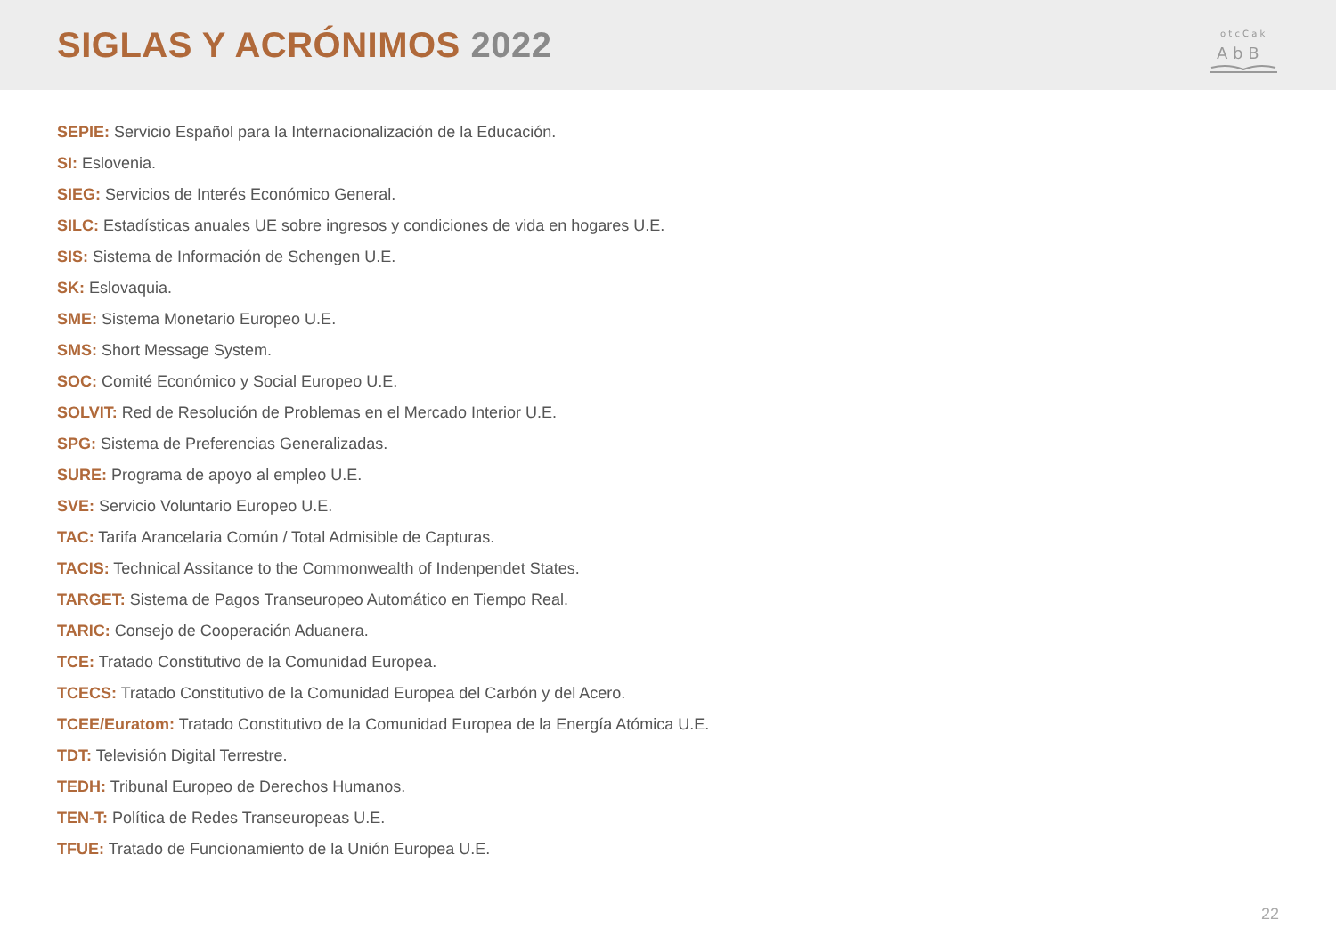SIGLAS Y ACRÓNIMOS 2022
A b B
o t c C a k
SEPIE: Servicio Español para la Internacionalización de la Educación.
SI: Eslovenia.
SIEG: Servicios de Interés Económico General.
SILC: Estadísticas anuales UE sobre ingresos y condiciones de vida en hogares U.E.
SIS: Sistema de Información de Schengen U.E.
SK: Eslovaquia.
SME: Sistema Monetario Europeo U.E.
SMS: Short Message System.
SOC: Comité Económico y Social Europeo U.E.
SOLVIT: Red de Resolución de Problemas en el Mercado Interior U.E.
SPG: Sistema de Preferencias Generalizadas.
SURE: Programa de apoyo al empleo U.E.
SVE: Servicio Voluntario Europeo U.E.
TAC: Tarifa Arancelaria Común / Total Admisible de Capturas.
TACIS: Technical Assitance to the Commonwealth of Indenpendet States.
TARGET: Sistema de Pagos Transeuropeo Automático en Tiempo Real.
TARIC: Consejo de Cooperación Aduanera.
TCE: Tratado Constitutivo de la Comunidad Europea.
TCECS: Tratado Constitutivo de la Comunidad Europea del Carbón y del Acero.
TCEE/Euratom: Tratado Constitutivo de la Comunidad Europea de la Energía Atómica U.E.
TDT: Televisión Digital Terrestre.
TEDH: Tribunal Europeo de Derechos Humanos.
TEN-T: Política de Redes Transeuropeas U.E.
TFUE: Tratado de Funcionamiento de la Unión Europea U.E.
22